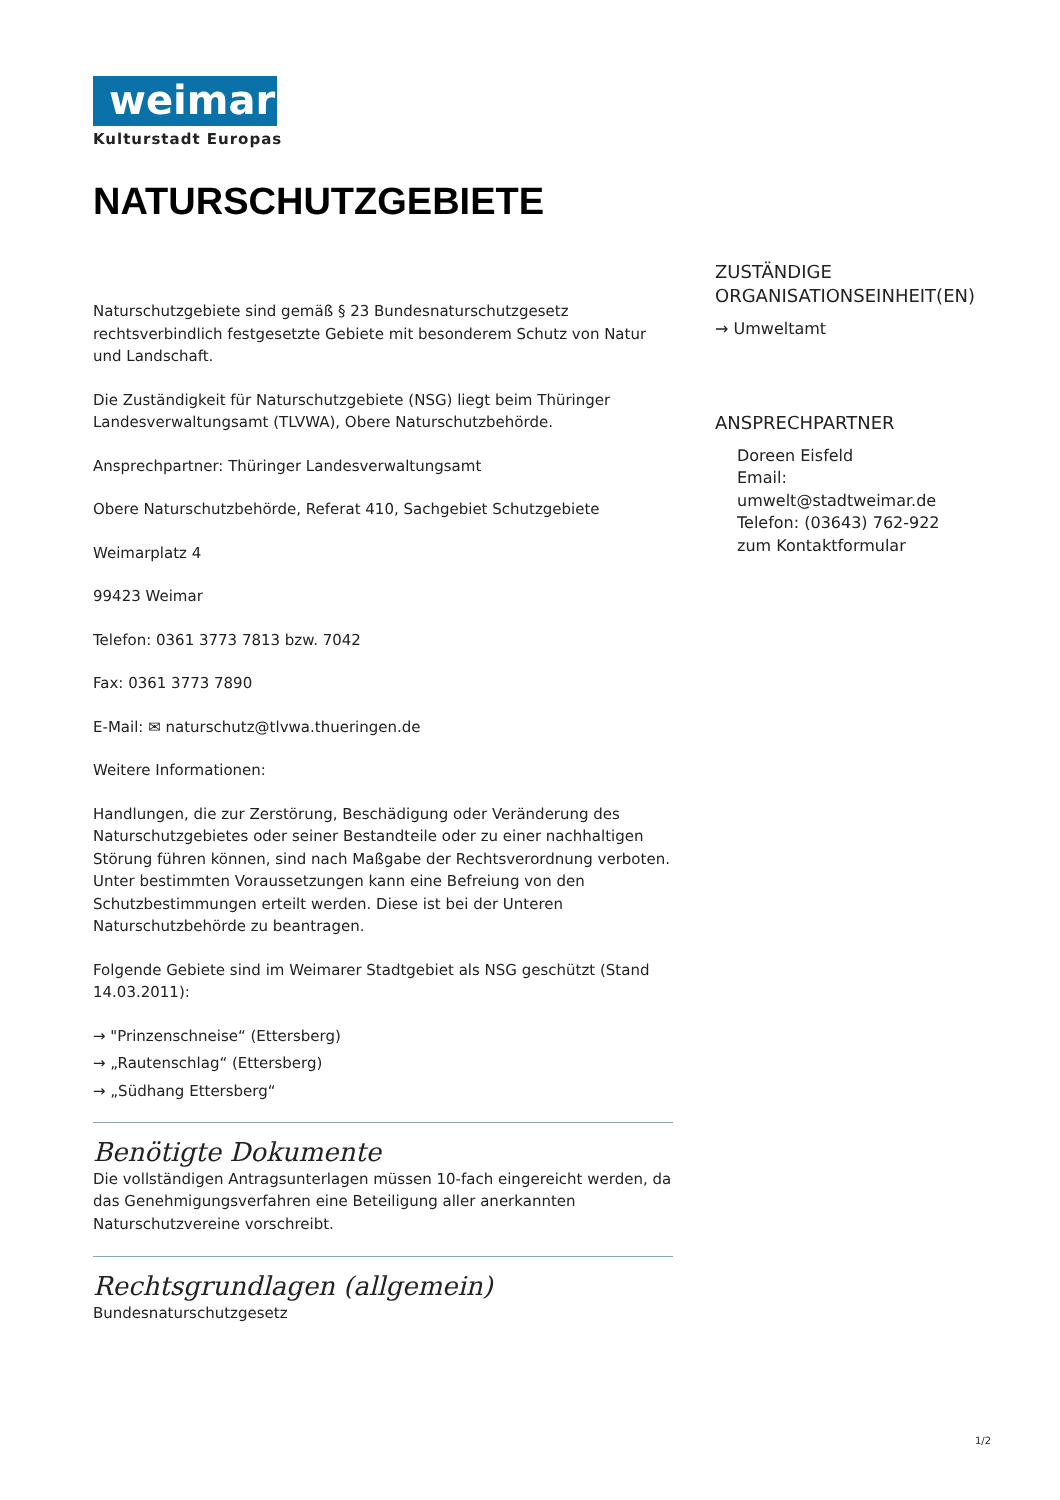weimar
Kulturstadt Europas
NATURSCHUTZGEBIETE
Naturschutzgebiete sind gemäß § 23 Bundesnaturschutzgesetz rechtsverbindlich festgesetzte Gebiete mit besonderem Schutz von Natur und Landschaft.
Die Zuständigkeit für Naturschutzgebiete (NSG) liegt beim Thüringer Landesverwaltungsamt (TLVWA), Obere Naturschutzbehörde.
Ansprechpartner: Thüringer Landesverwaltungsamt
Obere Naturschutzbehörde, Referat 410, Sachgebiet Schutzgebiete
Weimarplatz 4
99423 Weimar
Telefon: 0361 3773 7813 bzw. 7042
Fax: 0361 3773 7890
E-Mail: ✉ naturschutz@tlvwa.thueringen.de
Weitere Informationen:
Handlungen, die zur Zerstörung, Beschädigung oder Veränderung des Naturschutzgebietes oder seiner Bestandteile oder zu einer nachhaltigen Störung führen können, sind nach Maßgabe der Rechtsverordnung verboten. Unter bestimmten Voraussetzungen kann eine Befreiung von den Schutzbestimmungen erteilt werden. Diese ist bei der Unteren Naturschutzbehörde zu beantragen.
Folgende Gebiete sind im Weimarer Stadtgebiet als NSG geschützt (Stand 14.03.2011):
→ "Prinzenschneise“ (Ettersberg)
→ „Rautenschlag“ (Ettersberg)
→ „Südhang Ettersberg“
Benötigte Dokumente
Die vollständigen Antragsunterlagen müssen 10-fach eingereicht werden, da das Genehmigungsverfahren eine Beteiligung aller anerkannten Naturschutzvereine vorschreibt.
Rechtsgrundlagen (allgemein)
Bundesnaturschutzgesetz
ZUSTÄNDIGE ORGANISATIONSEINHEIT(EN)
→ Umweltamt
ANSPRECHPARTNER
Doreen Eisfeld
Email:
umwelt@stadtweimar.de
Telefon: (03643) 762-922
zum Kontaktformular
1/2